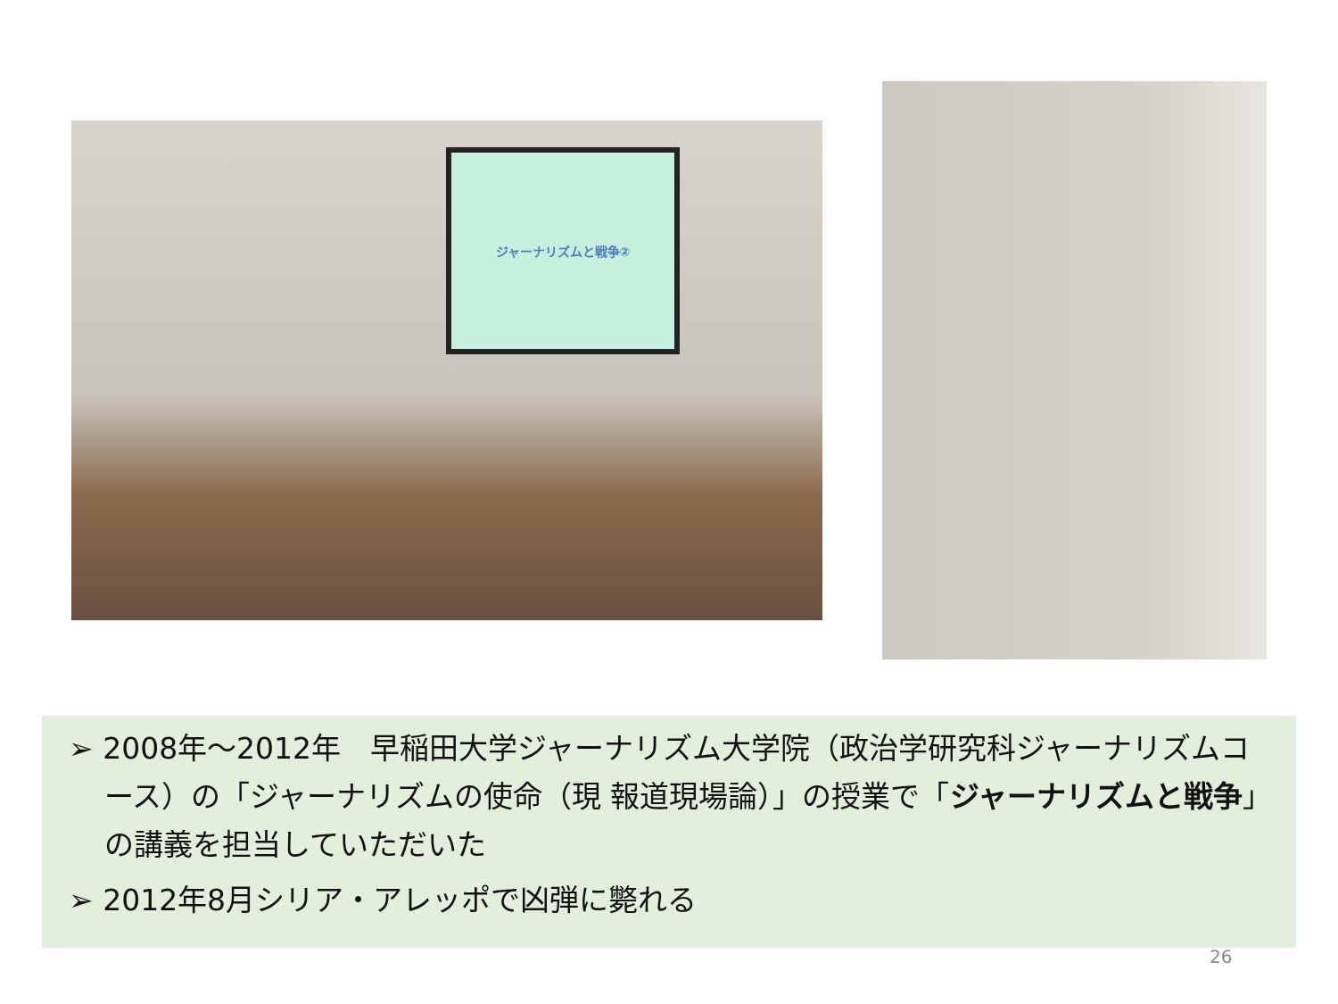ジャーナリズムと戦争②
➢ 2008年～2012年　早稲田大学ジャーナリズム大学院（政治学研究科ジャーナリズムコース）の「ジャーナリズムの使命（現 報道現場論）」の授業で「ジャーナリズムと戦争」の講義を担当していただいた
➢ 2012年8月シリア・アレッポで凶弾に斃れる
26